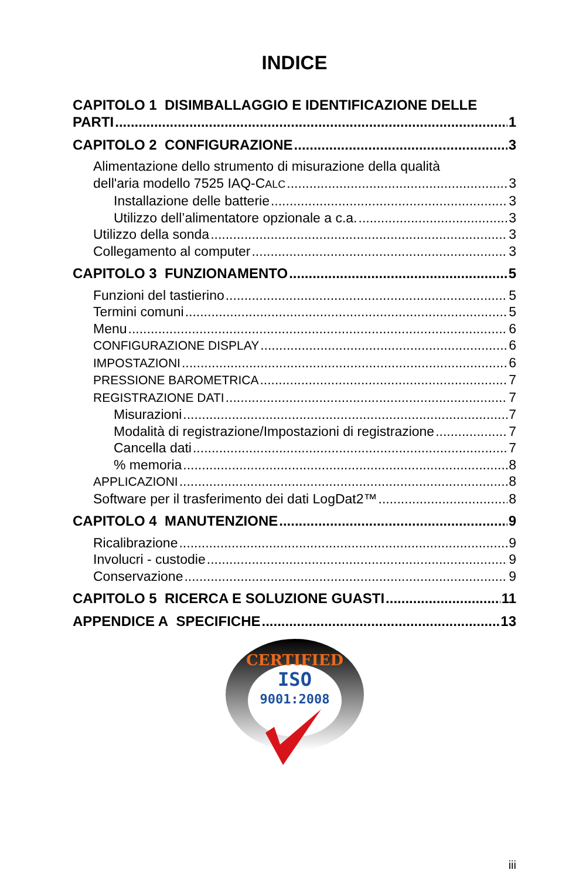INDICE
CAPITOLO 1 DISIMBALLAGGIO E IDENTIFICAZIONE DELLE
PARTI 1
CAPITOLO 2 CONFIGURAZIONE 3
Alimentazione dello strumento di misurazione della qualità
dell'aria modello 7525 IAQ-CALC 3
Installazione delle batterie 3
Utilizzo dell’alimentatore opzionale a c.a. 3
Utilizzo della sonda 3
Collegamento al computer 3
CAPITOLO 3 FUNZIONAMENTO 5
Funzioni del tastierino 5
Termini comuni 5
Menu 6
CONFIGURAZIONE DISPLAY 6
IMPOSTAZIONI 6
PRESSIONE BAROMETRICA 7
REGISTRAZIONE DATI 7
Misurazioni 7
Modalità di registrazione/Impostazioni di registrazione 7
Cancella dati 7
% memoria 8
APPLICAZIONI 8
Software per il trasferimento dei dati LogDat2™ 8
CAPITOLO 4 MANUTENZIONE 9
Ricalibrazione 9
Involucri - custodie 9
Conservazione 9
CAPITOLO 5 RICERCA E SOLUZIONE GUASTI 11
APPENDICE A SPECIFICHE 13
CERTIFIED
ISO
9001:2008
iii